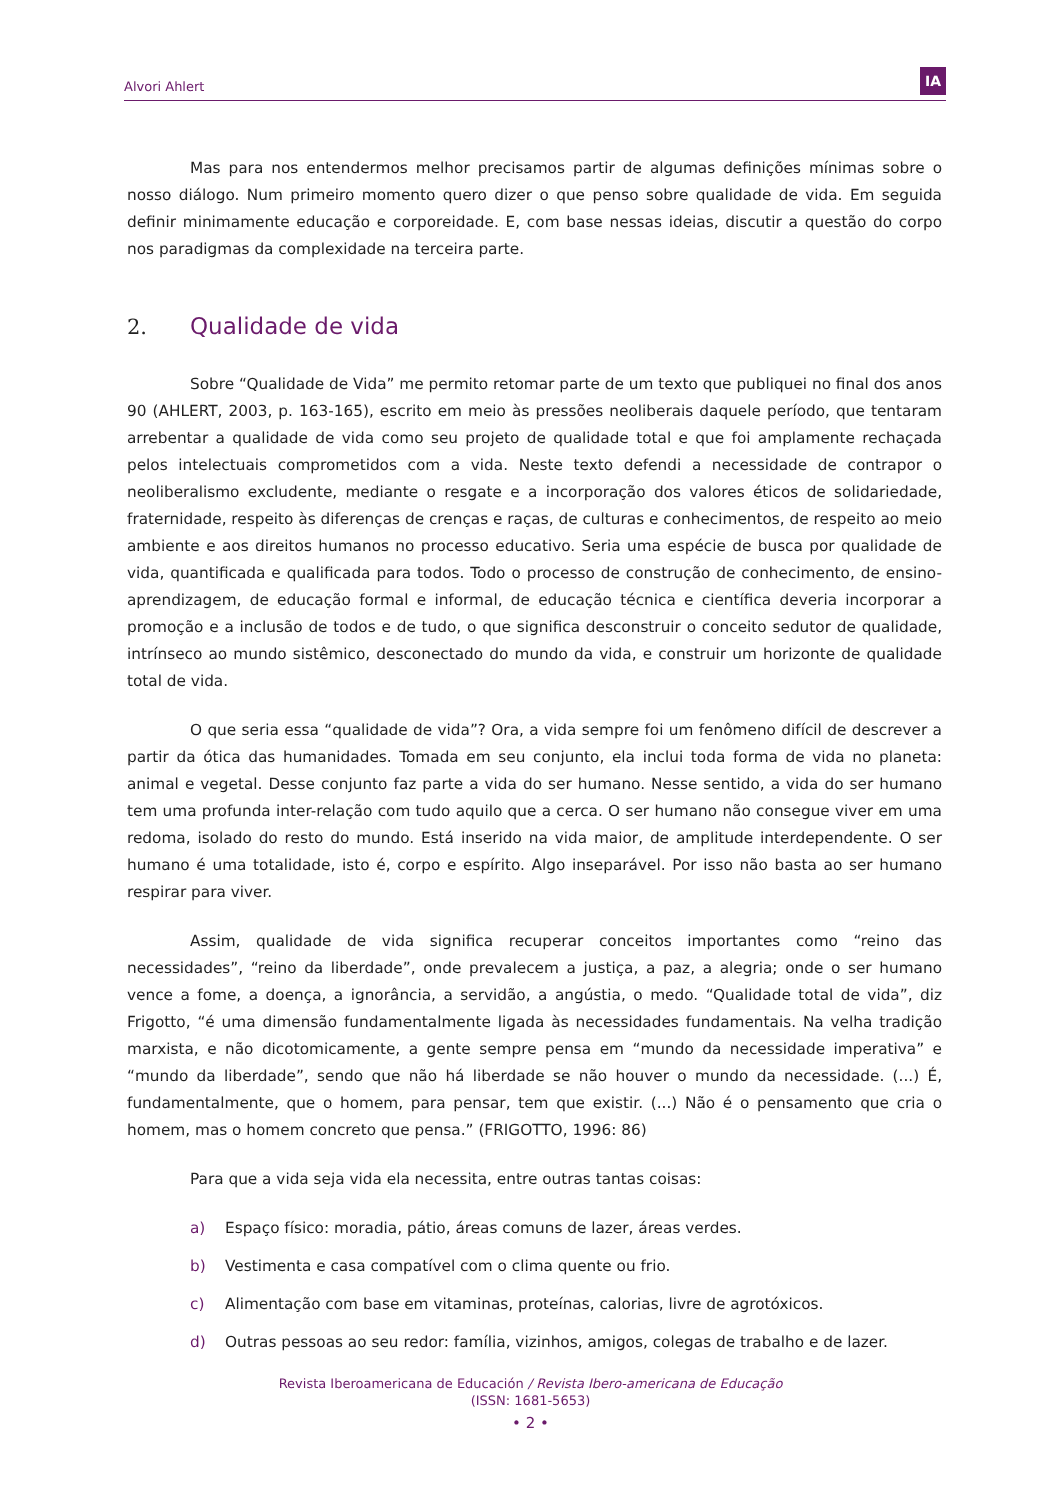Alvori Ahlert
IA
Mas para nos entendermos melhor precisamos partir de algumas definições mínimas sobre o nosso diálogo. Num primeiro momento quero dizer o que penso sobre qualidade de vida. Em seguida definir minimamente educação e corporeidade. E, com base nessas ideias, discutir a questão do corpo nos paradigmas da complexidade na terceira parte.
2. Qualidade de vida
Sobre “Qualidade de Vida” me permito retomar parte de um texto que publiquei no final dos anos 90 (AHLERT, 2003, p. 163-165), escrito em meio às pressões neoliberais daquele período, que tentaram arrebentar a qualidade de vida como seu projeto de qualidade total e que foi amplamente rechaçada pelos intelectuais comprometidos com a vida. Neste texto defendi a necessidade de contrapor o neoliberalismo excludente, mediante o resgate e a incorporação dos valores éticos de solidariedade, fraternidade, respeito às diferenças de crenças e raças, de culturas e conhecimentos, de respeito ao meio ambiente e aos direitos humanos no processo educativo. Seria uma espécie de busca por qualidade de vida, quantificada e qualificada para todos. Todo o processo de construção de conhecimento, de ensino-aprendizagem, de educação formal e informal, de educação técnica e científica deveria incorporar a promoção e a inclusão de todos e de tudo, o que significa desconstruir o conceito sedutor de qualidade, intrínseco ao mundo sistêmico, desconectado do mundo da vida, e construir um horizonte de qualidade total de vida.
O que seria essa “qualidade de vida”? Ora, a vida sempre foi um fenômeno difícil de descrever a partir da ótica das humanidades. Tomada em seu conjunto, ela inclui toda forma de vida no planeta: animal e vegetal. Desse conjunto faz parte a vida do ser humano. Nesse sentido, a vida do ser humano tem uma profunda inter-relação com tudo aquilo que a cerca. O ser humano não consegue viver em uma redoma, isolado do resto do mundo. Está inserido na vida maior, de amplitude interdependente. O ser humano é uma totalidade, isto é, corpo e espírito. Algo inseparável. Por isso não basta ao ser humano respirar para viver.
Assim, qualidade de vida significa recuperar conceitos importantes como “reino das necessidades”, “reino da liberdade”, onde prevalecem a justiça, a paz, a alegria; onde o ser humano vence a fome, a doença, a ignorância, a servidão, a angústia, o medo. “Qualidade total de vida”, diz Frigotto, “é uma dimensão fundamentalmente ligada às necessidades fundamentais. Na velha tradição marxista, e não dicotomicamente, a gente sempre pensa em “mundo da necessidade imperativa” e “mundo da liberdade”, sendo que não há liberdade se não houver o mundo da necessidade. (...) É, fundamentalmente, que o homem, para pensar, tem que existir. (...) Não é o pensamento que cria o homem, mas o homem concreto que pensa.” (FRIGOTTO, 1996: 86)
Para que a vida seja vida ela necessita, entre outras tantas coisas:
a) Espaço físico: moradia, pátio, áreas comuns de lazer, áreas verdes.
b) Vestimenta e casa compatível com o clima quente ou frio.
c) Alimentação com base em vitaminas, proteínas, calorias, livre de agrotóxicos.
d) Outras pessoas ao seu redor: família, vizinhos, amigos, colegas de trabalho e de lazer.
Revista Iberoamericana de Educación / Revista Ibero-americana de Educação
(ISSN: 1681-5653)
• 2 •